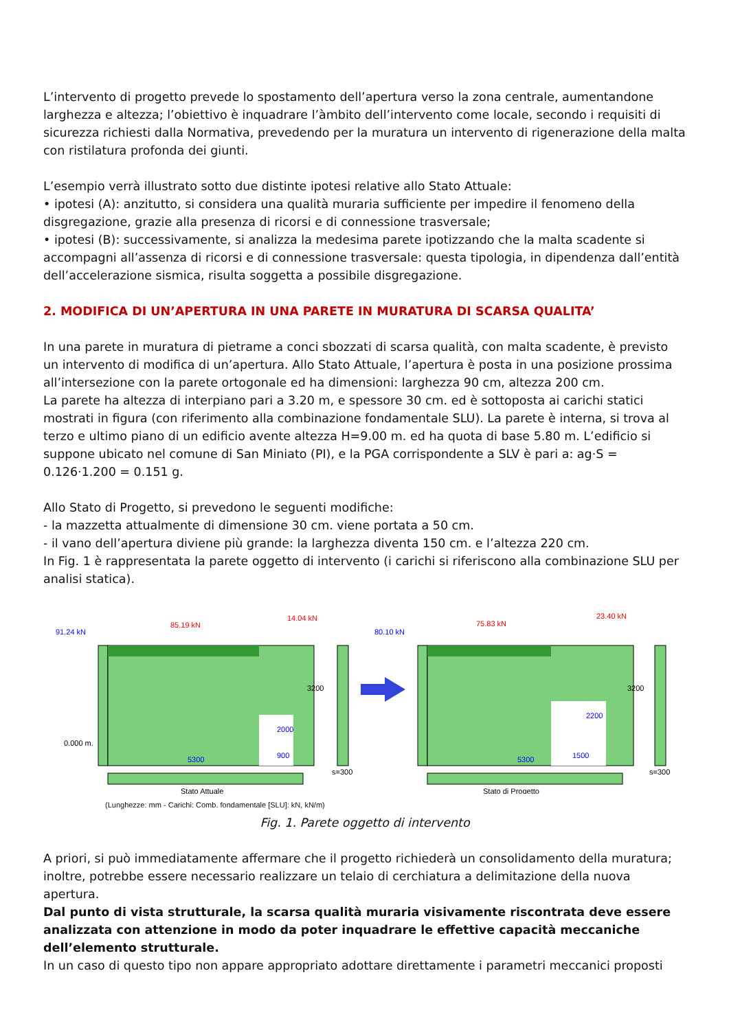L’intervento di progetto prevede lo spostamento dell’apertura verso la zona centrale, aumentandone larghezza e altezza; l’obiettivo è inquadrare l’àmbito dell’intervento come locale, secondo i requisiti di sicurezza richiesti dalla Normativa, prevedendo per la muratura un intervento di rigenerazione della malta con ristilatura profonda dei giunti.
L’esempio verrà illustrato sotto due distinte ipotesi relative allo Stato Attuale:
• ipotesi (A): anzitutto, si considera una qualità muraria sufficiente per impedire il fenomeno della disgregazione, grazie alla presenza di ricorsi e di connessione trasversale;
• ipotesi (B): successivamente, si analizza la medesima parete ipotizzando che la malta scadente si accompagni all’assenza di ricorsi e di connessione trasversale: questa tipologia, in dipendenza dall’entità dell’accelerazione sismica, risulta soggetta a possibile disgregazione.
2. MODIFICA DI UN’APERTURA IN UNA PARETE IN MURATURA DI SCARSA QUALITA’
In una parete in muratura di pietrame a conci sbozzati di scarsa qualità, con malta scadente, è previsto un intervento di modifica di un’apertura. Allo Stato Attuale, l’apertura è posta in una posizione prossima all’intersezione con la parete ortogonale ed ha dimensioni: larghezza 90 cm, altezza 200 cm.
La parete ha altezza di interpiano pari a 3.20 m, e spessore 30 cm. ed è sottoposta ai carichi statici mostrati in figura (con riferimento alla combinazione fondamentale SLU). La parete è interna, si trova al terzo e ultimo piano di un edificio avente altezza H=9.00 m. ed ha quota di base 5.80 m. L’edificio si suppone ubicato nel comune di San Miniato (PI), e la PGA corrispondente a SLV è pari a: ag·S = 0.126·1.200 = 0.151 g.
Allo Stato di Progetto, si prevedono le seguenti modifiche:
- la mazzetta attualmente di dimensione 30 cm. viene portata a 50 cm.
- il vano dell’apertura diviene più grande: la larghezza diventa 150 cm. e l’altezza 220 cm.
In Fig. 1 è rappresentata la parete oggetto di intervento (i carichi si riferiscono alla combinazione SLU per analisi statica).
91.24 kN
85.19 kN
14.04 kN
0.000 m.
5300
900
2000
3200
s=300
Stato Attuale
80.10 kN
75.83 kN
23.40 kN
5300
1500
2200
3200
s=300
Stato di Progetto
(Lunghezze: mm - Carichi: Comb. fondamentale [SLU]: kN, kN/m)
Fig. 1. Parete oggetto di intervento
A priori, si può immediatamente affermare che il progetto richiederà un consolidamento della muratura; inoltre, potrebbe essere necessario realizzare un telaio di cerchiatura a delimitazione della nuova apertura.
Dal punto di vista strutturale, la scarsa qualità muraria visivamente riscontrata deve essere analizzata con attenzione in modo da poter inquadrare le effettive capacità meccaniche dell’elemento strutturale.
In un caso di questo tipo non appare appropriato adottare direttamente i parametri meccanici proposti